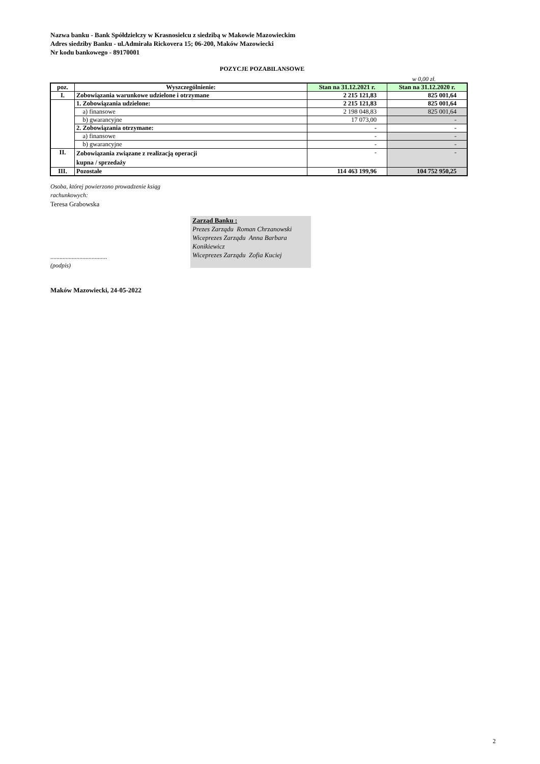Nazwa banku - Bank Spółdzielczy w Krasnosielcu z siedzibą w Makowie Mazowieckim
Adres siedziby Banku - ul.Admirała Rickovera 15; 06-200, Maków Mazowiecki
Nr kodu bankowego - 89170001
POZYCJE POZABILANSOWE
w 0,00 zł.
| poz. | Wyszczególnienie: | Stan na 31.12.2021 r. | Stan na 31.12.2020 r. |
| --- | --- | --- | --- |
| I. | Zobowiązania warunkowe udzielone i otrzymane | 2 215 121,83 | 825 001,64 |
| | 1. Zobowiązania udzielone: | 2 215 121,83 | 825 001,64 |
| | a) finansowe | 2 198 048,83 | 825 001,64 |
| | b) gwarancyjne | 17 073,00 | - |
| | 2. Zobowiązania otrzymane: | - | - |
| | a) finansowe | - | - |
| | b) gwarancyjne | - | - |
| II. | Zobowiązania związane z realizacją operacji kupna / sprzedaży | - | - |
| III. | Pozostałe | 114 463 199,96 | 104 752 950,25 |
Osoba, której powierzono prowadzenie ksiąg
rachunkowych:
Teresa Grabowska
Zarząd Banku :
Prezes Zarządu Roman Chrzanowski
Wiceprezes Zarządu Anna Barbara Konikiewicz
Wiceprezes Zarządu Zofia Kuciej
.....................................
(podpis)
Maków Mazowiecki, 24-05-2022
2